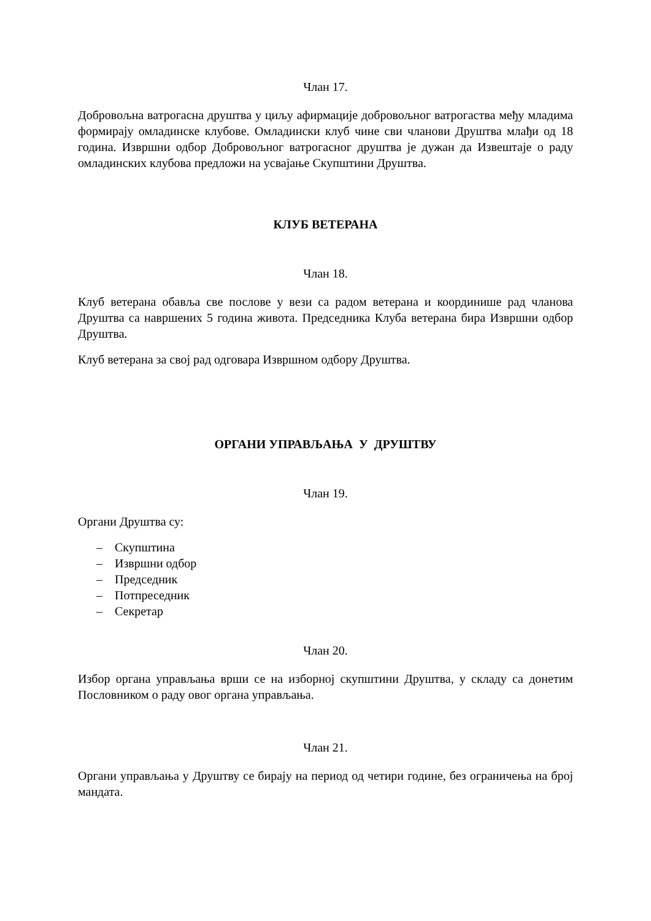Члан 17.
Добровољна ватрогасна друштва у циљу афирмације добровољног ватрогаства међу младима формирају омладинске клубове. Омладински клуб чине сви чланови Друштва млађи од 18 година. Извршни одбор Добровољног ватрогасног друштва је дужан да Извештаје о раду омладинских клубова предложи на усвајање Скупштини Друштва.
КЛУБ ВЕТЕРАНА
Члан 18.
Клуб ветерана обавља све послове у вези са радом ветерана и координише рад чланова Друштва са навршених 5 година живота. Председника Клуба ветерана бира Извршни одбор Друштва.
Клуб ветерана за свој рад одговара Извршном одбору Друштва.
ОРГАНИ УПРАВЉАЊА У ДРУШТВУ
Члан 19.
Органи Друштва су:
– Скупштина
– Извршни одбор
– Председник
– Потпреседник
– Секретар
Члан 20.
Избор органа управљања врши се на изборној скупштини Друштва, у складу са донетим Пословником о раду овог органа управљања.
Члан 21.
Органи управљања у Друштву се бирају на период од четири године, без ограничења на број мандата.